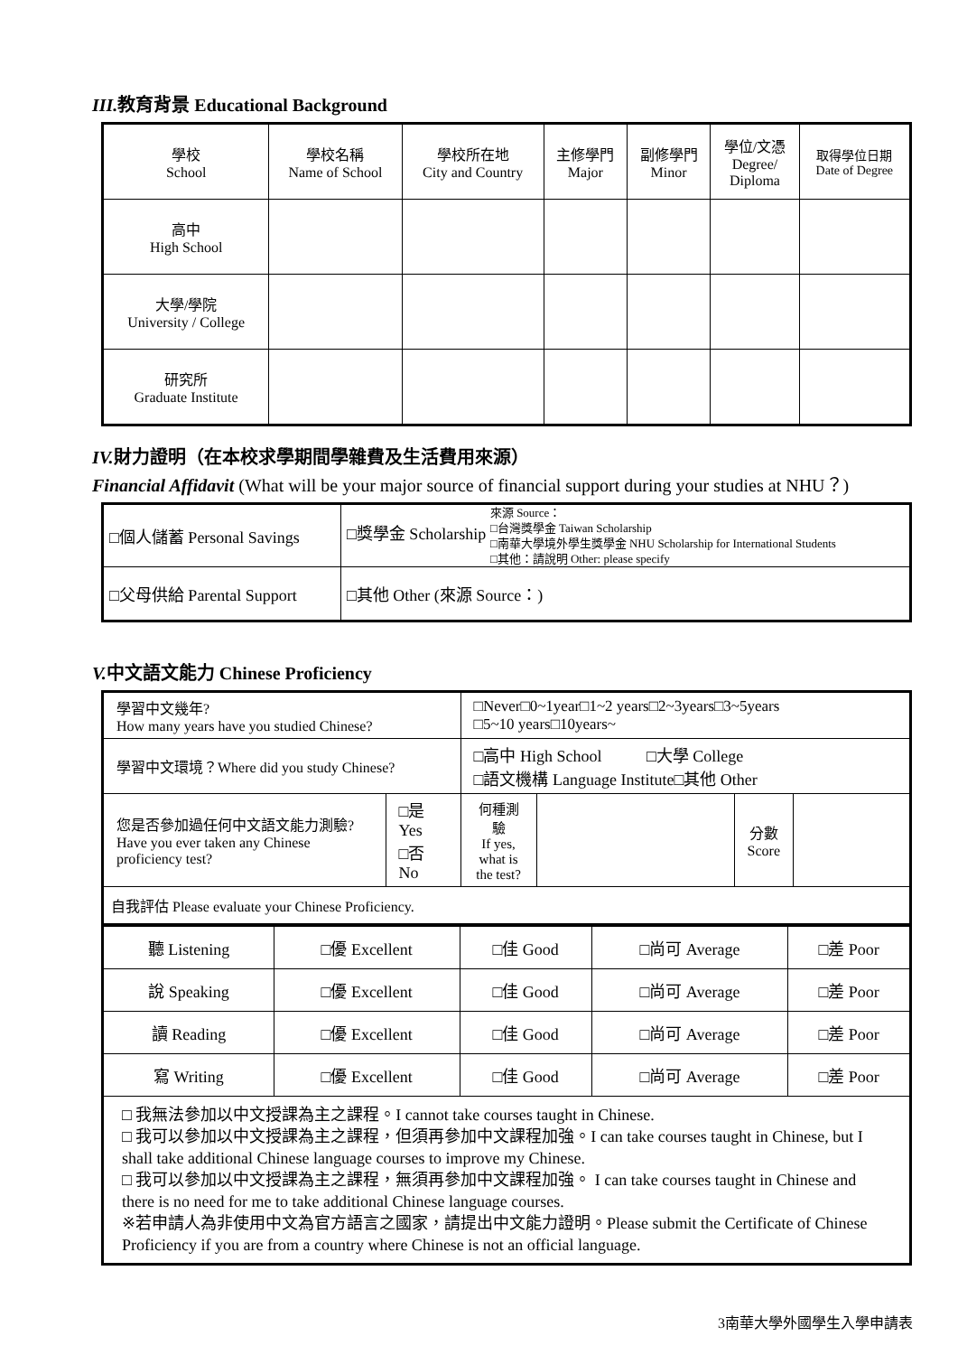III. 教育背景 Educational Background
| 學校 School | 學校名稱 Name of School | 學校所在地 City and Country | 主修學門 Major | 副修學門 Minor | 學位/文憑 Degree/ Diploma | 取得學位日期 Date of Degree |
| 高中 High School | | | | | | |
| 大學/學院 University / College | | | | | | |
| 研究所 Graduate Institute | | | | | | |
IV. 財力證明（在本校求學期間學雜費及生活費用來源）
Financial Affidavit (What will be your major source of financial support during your studies at NHU？)
| □個人儲蓄 Personal Savings | □獎學金 Scholarship 來源 Source： □台灣獎學金 Taiwan Scholarship □南華大學境外學生獎學金 NHU Scholarship for International Students □其他：請說明 Other: please specify |
| □父母供給 Parental Support | □其他 Other (來源 Source：) |
V. 中文語文能力 Chinese Proficiency
| 學習中文幾年? How many years have you studied Chinese? | | □Never□0~1year□1~2 years□2~3years□3~5years □5~10 years□10years~ | | | |
| 學習中文環境？Where did you study Chinese? | | □高中 High School □大學 College □語文機構 Language Institute□其他 Other | | | |
| 您是否參加過任何中文語文能力測驗? Have you ever taken any Chinese proficiency test? | □是 Yes □否 No | 何種測驗 If yes, what is the test? | | 分數 Score | |
| 自我評估 Please evaluate your Chinese Proficiency. | | | | | |
| 聽 Listening | □優 Excellent | □佳 Good | □尚可 Average | □差 Poor |
| 說 Speaking | □優 Excellent | □佳 Good | □尚可 Average | □差 Poor |
| 讀 Reading | □優 Excellent | □佳 Good | □尚可 Average | □差 Poor |
| 寫 Writing | □優 Excellent | □佳 Good | □尚可 Average | □差 Poor |
| □ 我無法參加以中文授課為主之課程。I cannot take courses taught in Chinese. □ 我可以參加以中文授課為主之課程，但須再參加中文課程加強。I can take courses taught in Chinese, but I shall take additional Chinese language courses to improve my Chinese. □ 我可以參加以中文授課為主之課程，無須再參加中文課程加強。 I can take courses taught in Chinese and there is no need for me to take additional Chinese language courses. ※若申請人為非使用中文為官方語言之國家，請提出中文能力證明。Please submit the Certificate of Chinese Proficiency if you are from a country where Chinese is not an official language. | | | | |
3南華大學外國學生入學申請表